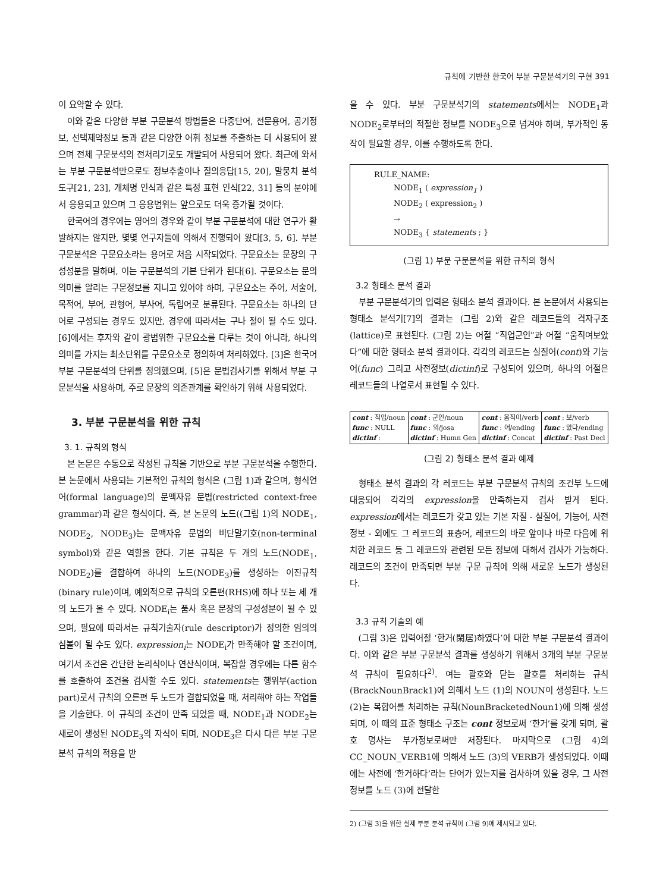규칙에 기반한 한국어 부분 구문분석기의 구현 391
이 요약할 수 있다.
이와 같은 다양한 부분 구문분석 방법들은 다중단어, 전문용어, 공기정보, 선택제약정보 등과 같은 다양한 어휘 정보를 추출하는 데 사용되어 왔으며 전체 구문분석의 전처리기로도 개발되어 사용되어 왔다. 최근에 와서는 부분 구문분석만으로도 정보추출이나 질의응답[15, 20], 말뭉치 분석 도구[21, 23], 개체명 인식과 같은 특정 표현 인식[22, 31] 등의 분야에서 응용되고 있으며 그 응용범위는 앞으로도 더욱 증가될 것이다.
한국어의 경우에는 영어의 경우와 같이 부분 구문분석에 대한 연구가 활발하지는 않지만, 몇몇 연구자들에 의해서 진행되어 왔다[3, 5, 6]. 부분 구문분석은 구문요소라는 용어로 처음 시작되었다. 구문요소는 문장의 구성성분을 말하며, 이는 구문분석의 기본 단위가 된다[6]. 구문요소는 문의 의미를 알리는 구문정보를 지니고 있어야 하며, 구문요소는 주어, 서술어, 목적어, 부어, 관형어, 부사어, 독립어로 분류된다. 구문요소는 하나의 단어로 구성되는 경우도 있지만, 경우에 따라서는 구나 절이 될 수도 있다. [6]에서는 후자와 같이 광범위한 구문요소를 다루는 것이 아니라, 하나의 의미를 가지는 최소단위를 구문요소로 정의하여 처리하였다. [3]은 한국어 부분 구문분석의 단위를 정의했으며, [5]은 문법검사기를 위해서 부분 구문분석을 사용하며, 주로 문장의 의존관계를 확인하기 위해 사용되었다.
3. 부분 구문분석을 위한 규칙
3. 1. 규칙의 형식
본 논문은 수동으로 작성된 규칙을 기반으로 부분 구문분석을 수행한다. 본 논문에서 사용되는 기본적인 규칙의 형식은 (그림 1)과 같으며, 형식언어(formal language)의 문맥자유 문법(restricted context-free grammar)과 같은 형식이다. 즉, 본 논문의 노드((그림 1)의 NODE<sub>1</sub>, NODE<sub>2</sub>, NODE<sub>3</sub>)는 문맥자유 문법의 비단말기호(non-terminal symbol)와 같은 역할을 한다. 기본 규칙은 두 개의 노드(NODE<sub>1</sub>, NODE<sub>2</sub>)를 결합하여 하나의 노드(NODE<sub>3</sub>)를 생성하는 이진규칙(binary rule)이며, 예외적으로 규칙의 오른편(RHS)에 하나 또는 세 개의 노드가 올 수 있다. NODE<sub>i</sub>는 품사 혹은 문장의 구성성분이 될 수 있으며, 필요에 따라서는 규칙기술자(rule descriptor)가 정의한 임의의 심볼이 될 수도 있다. expression<sub>i</sub>는 NODE<sub>i</sub>가 만족해야 할 조건이며, 여기서 조건은 간단한 논리식이나 연산식이며, 복잡할 경우에는 다른 함수를 호출하여 조건을 검사할 수도 있다. statements는 행위부(action part)로서 규칙의 오른편 두 노드가 결합되었을 때, 처리해야 하는 작업들을 기술한다. 이 규칙의 조건이 만족 되었을 때, NODE<sub>1</sub>과 NODE<sub>2</sub>는 새로이 생성된 NODE<sub>3</sub>의 자식이 되며, NODE<sub>3</sub>은 다시 다른 부분 구문분석 규칙의 적용을 받
을 수 있다. 부분 구문분석기의 statements에서는 NODE<sub>1</sub>과 NODE<sub>2</sub>로부터의 적절한 정보를 NODE<sub>3</sub>으로 넘겨야 하며, 부가적인 동작이 필요할 경우, 이를 수행하도록 한다.
RULE_NAME:
NODE<sub>1</sub> ( expression<sub>1</sub> )
NODE<sub>2</sub> ( expression<sub>2</sub> )
→
NODE<sub>3</sub> { statements ; }
(그림 1) 부분 구문분석을 위한 규칙의 형식
3.2 형태소 분석 결과
부분 구문분석기의 입력은 형태소 분석 결과이다. 본 논문에서 사용되는 형태소 분석기[7]의 결과는 (그림 2)와 같은 레코드들의 격자구조(lattice)로 표현된다. (그림 2)는 어절 “직업군인”과 어절 “움직여보았다”에 대한 형태소 분석 결과이다. 각각의 레코드는 실질어(cont)와 기능어(func) 그리고 사전정보(dictinf)로 구성되어 있으며, 하나의 어절은 레코드들의 나열로서 표현될 수 있다.
| cont : 직업/noun func : NULL dictinf : | cont : 군인/noun func : 의/josa dictinf : Humn Gen | cont : 움직이/verb func : 어/ending dictinf : Concat | cont : 보/verb func : 았다/ending dictinf : Past Decl |
(그림 2) 형태소 분석 결과 예제
형태소 분석 결과의 각 레코드는 부분 구문분석 규칙의 조건부 노드에 대응되어 각각의 expression을 만족하는지 검사 받게 된다. expression에서는 레코드가 갖고 있는 기본 자질 - 실질어, 기능어, 사전정보 - 외에도 그 레코드의 표층어, 레코드의 바로 앞이나 바로 다음에 위치한 레코드 등 그 레코드와 관련된 모든 정보에 대해서 검사가 가능하다. 레코드의 조건이 만족되면 부분 구문 규칙에 의해 새로운 노드가 생성된다.
3.3 규칙 기술의 예
(그림 3)은 입력어절 ‘한거(閑居)하였다’에 대한 부분 구문분석 결과이다. 이와 같은 부분 구문분석 결과를 생성하기 위해서 3개의 부분 구문분석 규칙이 필요하다<sup>2)</sup>. 여는 괄호와 닫는 괄호를 처리하는 규칙(BrackNounBrack1)에 의해서 노드 (1)의 NOUN이 생성된다. 노드 (2)는 복합어를 처리하는 규칙(NounBracketedNoun1)에 의해 생성되며, 이 때의 표준 형태소 구조는 cont 정보로써 ‘한거’를 갖게 되며, 괄호 명사는 부가정보로써만 저장된다. 마지막으로 (그림 4)의 CC_NOUN_VERB1에 의해서 노드 (3)의 VERB가 생성되었다. 이때에는 사전에 ‘한거하다’라는 단어가 있는지를 검사하여 있을 경우, 그 사전 정보를 노드 (3)에 전달한
2) (그림 3)을 위한 실제 부분 분석 규칙이 (그림 9)에 제시되고 있다.